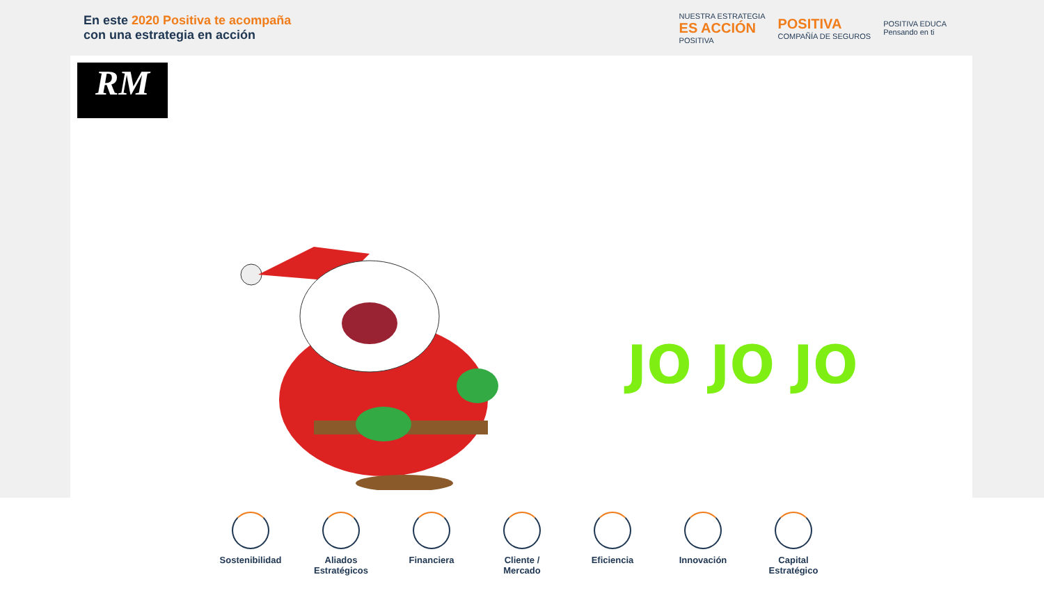En este 2020 Positiva te acompaña
con una estrategia en acción
NUESTRA ESTRATEGIA
ES ACCIÓN
POSITIVA
POSITIVA
COMPAÑÍA DE SEGUROS
POSITIVA EDUCA
Pensando en ti
RM
JO JO JO
Sostenibilidad
Aliados Estratégicos
Financiera Cliente / Mercado
Eficiencia Innovación Capital Estratégico